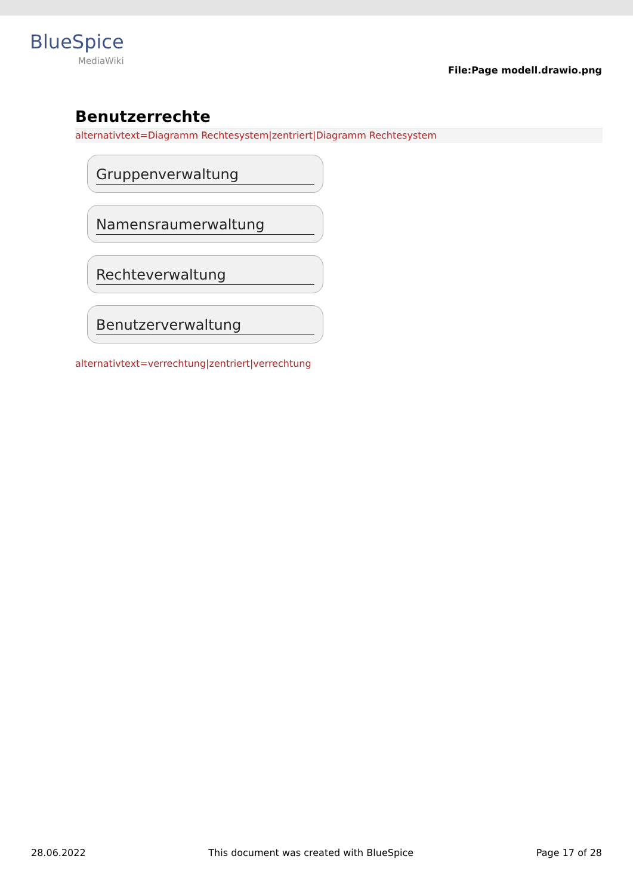BlueSpice
MediaWiki
File:Page modell.drawio.png
Benutzerrechte
alternativtext=Diagramm Rechtesystem|zentriert|Diagramm Rechtesystem
Gruppenverwaltung
Namensraumerwaltung
Rechteverwaltung
Benutzerverwaltung
alternativtext=verrechtung|zentriert|verrechtung
28.06.2022 This document was created with BlueSpice Page 17 of 28